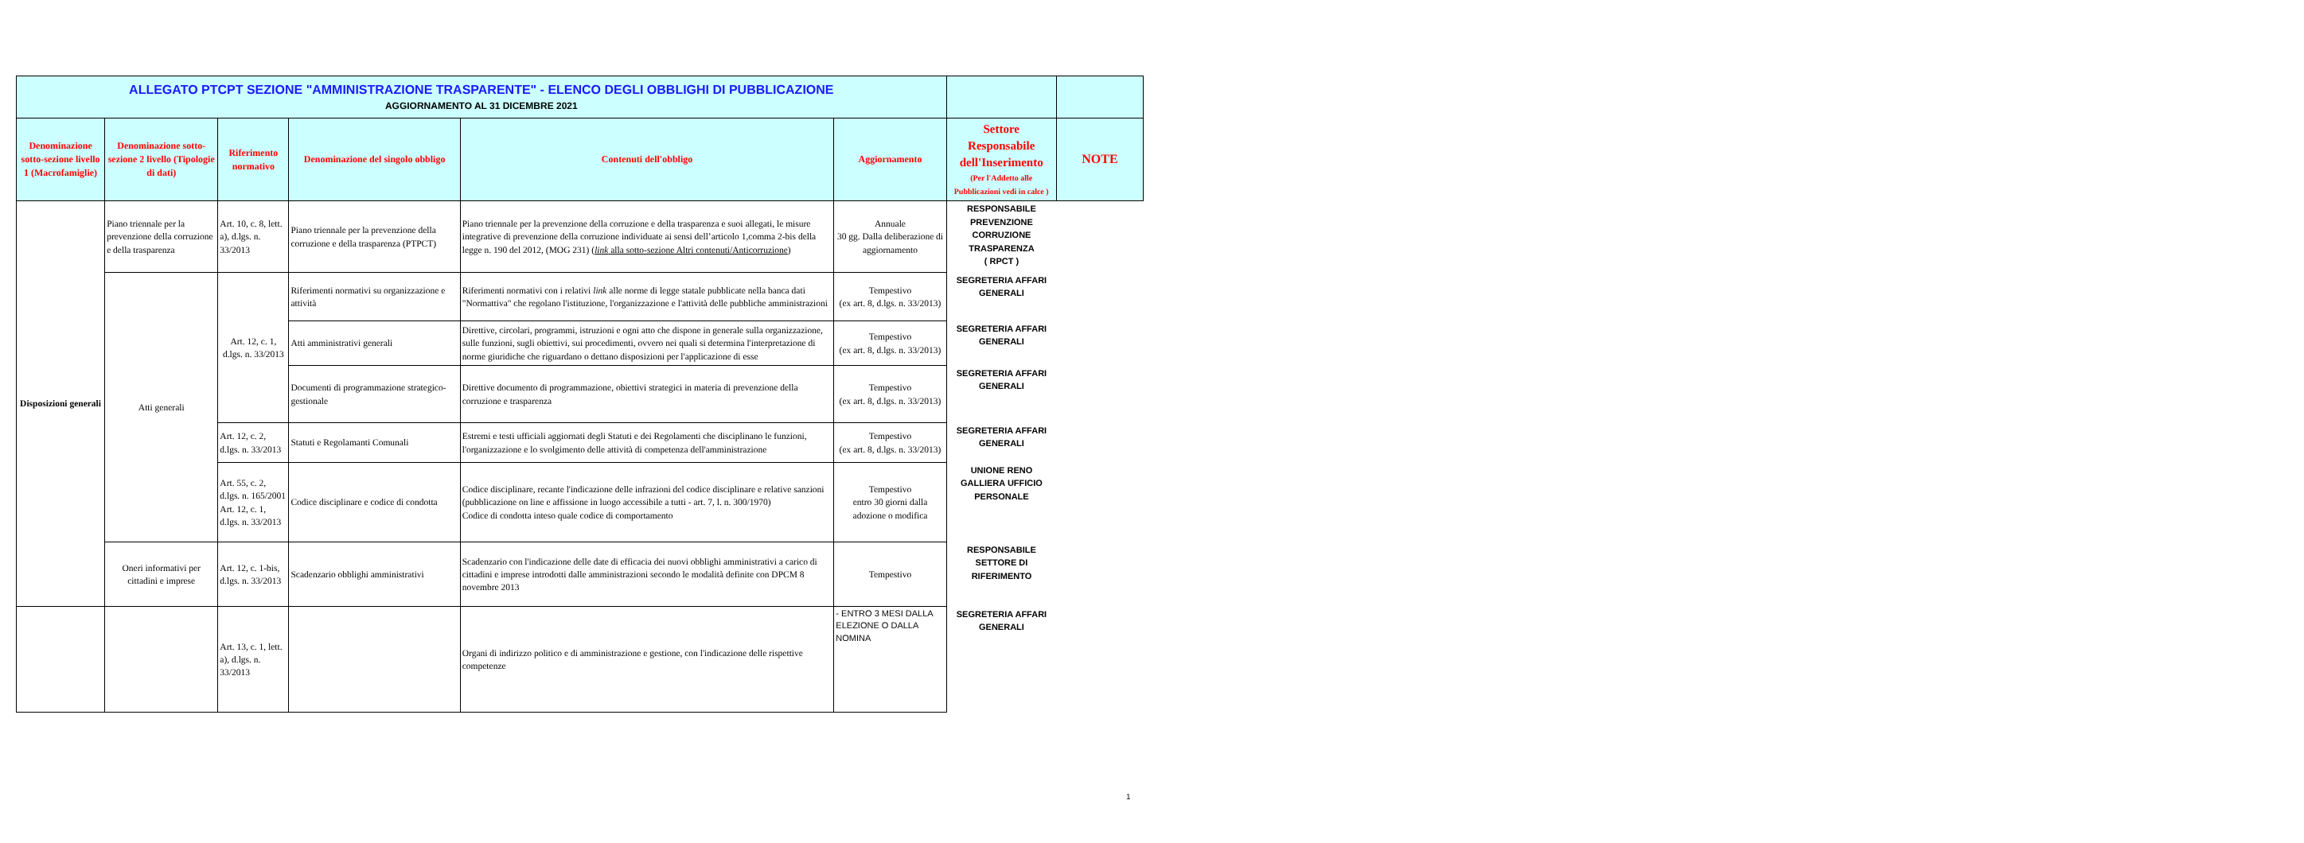| ALLEGATO PTCPT SEZIONE "AMMINISTRAZIONE TRASPARENTE" - ELENCO DEGLI OBBLIGHI DI PUBBLICAZIONE AGGIORNAMENTO AL 31 DICEMBRE 2021 | | | | | | | |
| Denominazione sotto-sezione livello 1 (Macrofamiglie) | Denominazione sotto-sezione 2 livello (Tipologie di dati) | Riferimento normativo | Denominazione del singolo obbligo | Contenuti dell'obbligo | Aggiornamento | Settore Responsabile dell'Inserimento (Per l'Addetto alle Pubblicazioni vedi in calce ) | NOTE |
| Disposizioni generali | Piano triennale per la prevenzione della corruzione e della trasparenza | Art. 10, c. 8, lett. a), d.lgs. n. 33/2013 | Piano triennale per la prevenzione della corruzione e della trasparenza (PTPCT) | Piano triennale per la prevenzione della corruzione e della trasparenza e suoi allegati, le misure integrative di prevenzione della corruzione individuate ai sensi dell’articolo 1,comma 2-bis della legge n. 190 del 2012, (MOG 231) ( link alla sotto-sezione Altri contenuti/Anticorruzione ) | Annuale 30 gg. Dalla deliberazione di aggiornamento | RESPONSABILE PREVENZIONE CORRUZIONE TRASPARENZA ( RPCT ) | |
| | Atti generali | Art. 12, c. 1, d.lgs. n. 33/2013 | Riferimenti normativi su organizzazione e attività | Riferimenti normativi con i relativi link alle norme di legge statale pubblicate nella banca dati "Normattiva" che regolano l'istituzione, l'organizzazione e l'attività delle pubbliche amministrazioni | Tempestivo (ex art. 8, d.lgs. n. 33/2013) | SEGRETERIA AFFARI GENERALI | |
| | | | Atti amministrativi generali | Direttive, circolari, programmi, istruzioni e ogni atto che dispone in generale sulla organizzazione, sulle funzioni, sugli obiettivi, sui procedimenti, ovvero nei quali si determina l'interpretazione di norme giuridiche che riguardano o dettano disposizioni per l'applicazione di esse | Tempestivo (ex art. 8, d.lgs. n. 33/2013) | SEGRETERIA AFFARI GENERALI | |
| | | | Documenti di programmazione strategico-gestionale | Direttive documento di programmazione, obiettivi strategici in materia di prevenzione della corruzione e trasparenza | Tempestivo (ex art. 8, d.lgs. n. 33/2013) | SEGRETERIA AFFARI GENERALI | |
| | | Art. 12, c. 2, d.lgs. n. 33/2013 | Statuti e Regolamanti Comunali | Estremi e testi ufficiali aggiornati degli Statuti e dei Regolamenti che disciplinano le funzioni, l'organizzazione e lo svolgimento delle attività di competenza dell'amministrazione | Tempestivo (ex art. 8, d.lgs. n. 33/2013) | SEGRETERIA AFFARI GENERALI | |
| | | Art. 55, c. 2, d.lgs. n. 165/2001 Art. 12, c. 1, d.lgs. n. 33/2013 | Codice disciplinare e codice di condotta | Codice disciplinare, recante l'indicazione delle infrazioni del codice disciplinare e relative sanzioni (pubblicazione on line e affissione in luogo accessibile a tutti - art. 7, l. n. 300/1970) Codice di condotta inteso quale codice di comportamento | Tempestivo entro 30 giorni dalla adozione o modifica | UNIONE RENO GALLIERA UFFICIO PERSONALE | |
| | Oneri informativi per cittadini e imprese | Art. 12, c. 1-bis, d.lgs. n. 33/2013 | Scadenzario obblighi amministrativi | Scadenzario con l'indicazione delle date di efficacia dei nuovi obblighi amministrativi a carico di cittadini e imprese introdotti dalle amministrazioni secondo le modalità definite con DPCM 8 novembre 2013 | Tempestivo | RESPONSABILE SETTORE DI RIFERIMENTO | |
| | | Art. 13, c. 1, lett. a), d.lgs. n. 33/2013 | | Organi di indirizzo politico e di amministrazione e gestione, con l'indicazione delle rispettive competenze | - ENTRO 3 MESI DALLA ELEZIONE O DALLA NOMINA | SEGRETERIA AFFARI GENERALI | |
1